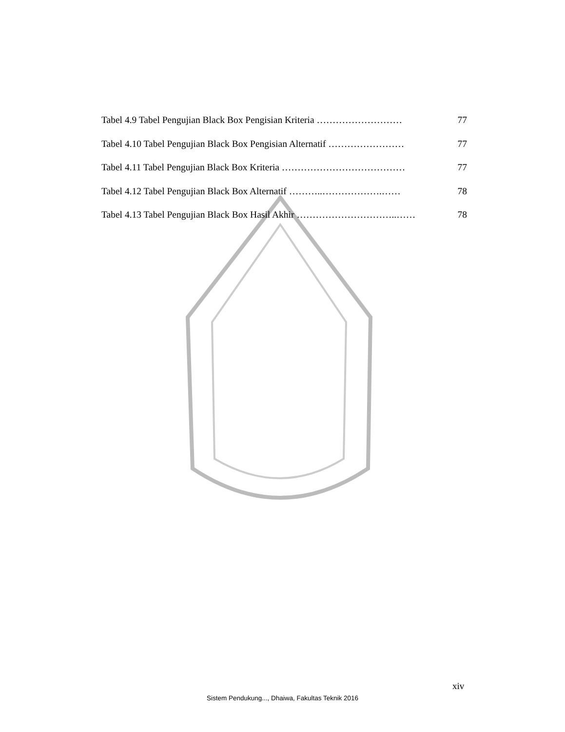Tabel 4.9 Tabel Pengujian Black Box Pengisian Kriteria ……………………… 77
Tabel 4.10 Tabel Pengujian Black Box Pengisian Alternatif …………………… 77
Tabel 4.11 Tabel Pengujian Black Box Kriteria ………………………………… 77
Tabel 4.12 Tabel Pengujian Black Box Alternatif ………..……………….…… 78
Tabel 4.13 Tabel Pengujian Black Box Hasil Akhir …………………………..…… 78
xiv
Sistem Pendukung..., Dhaiwa, Fakultas Teknik 2016